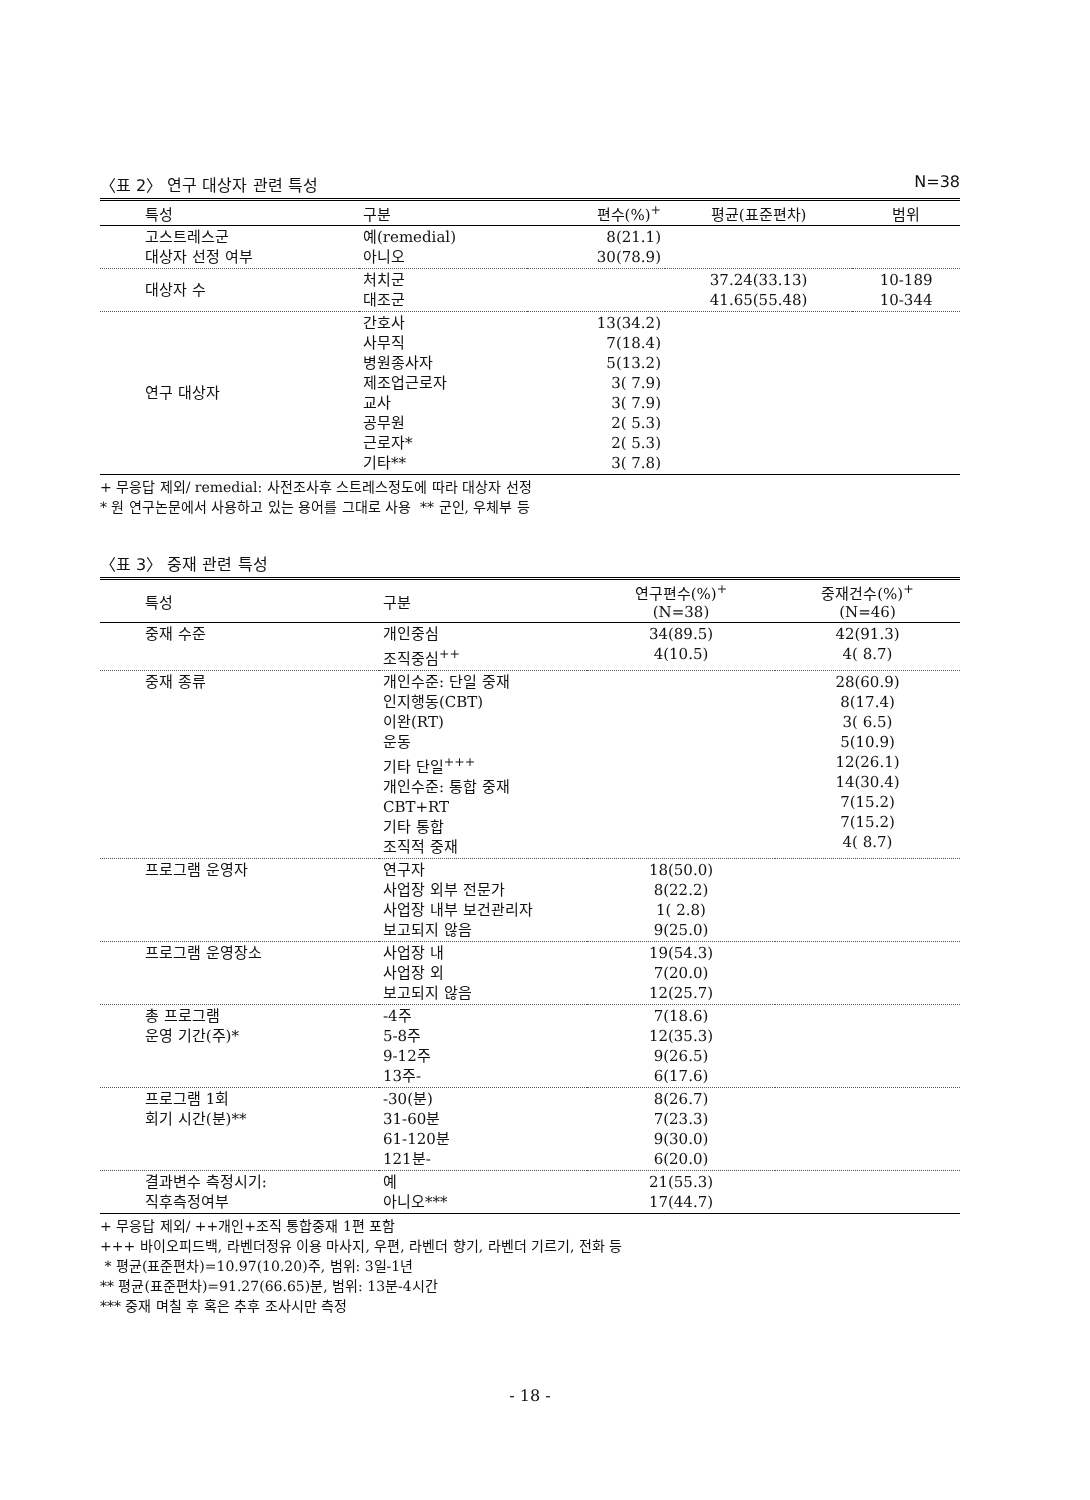〈표 2〉 연구 대상자 관련 특성 N=38
| 특성 | 구분 | 편수(%)<sup>+</sup> | 평균(표준편차) | 범위 |
| --- | --- | --- | --- | --- |
| 고스트레스군 대상자 선정 여부 | 예(remedial) 아니오 | 8(21.1) 30(78.9) | | |
| 대상자 수 | 처치군 대조군 | | 37.24(33.13) 41.65(55.48) | 10-189 10-344 |
| 연구 대상자 | 간호사 사무직 병원종사자 제조업근로자 교사 공무원 근로자* 기타** | 13(34.2) 7(18.4) 5(13.2) 3( 7.9) 3( 7.9) 2( 5.3) 2( 5.3) 3( 7.8) | | |
+ 무응답 제외/ remedial: 사전조사후 스트레스정도에 따라 대상자 선정
* 원 연구논문에서 사용하고 있는 용어를 그대로 사용 ** 군인, 우체부 등
〈표 3〉 중재 관련 특성
| 특성 | 구분 | 연구편수(%)<sup>+</sup> (N=38) | 중재건수(%)<sup>+</sup> (N=46) |
| --- | --- | --- | --- |
| 중재 수준 | 개인중심 조직중심<sup>++</sup> | 34(89.5) 4(10.5) | 42(91.3) 4( 8.7) |
| 중재 종류 | 개인수준: 단일 중재 인지행동(CBT) 이완(RT) 운동 기타 단일<sup>+++</sup> 개인수준: 통합 중재 CBT+RT 기타 통합 조직적 중재 | | 28(60.9) 8(17.4) 3( 6.5) 5(10.9) 12(26.1) 14(30.4) 7(15.2) 7(15.2) 4( 8.7) |
| 프로그램 운영자 | 연구자 사업장 외부 전문가 사업장 내부 보건관리자 보고되지 않음 | 18(50.0) 8(22.2) 1( 2.8) 9(25.0) | |
| 프로그램 운영장소 | 사업장 내 사업장 외 보고되지 않음 | 19(54.3) 7(20.0) 12(25.7) | |
| 총 프로그램 운영 기간(주)* | -4주 5-8주 9-12주 13주- | 7(18.6) 12(35.3) 9(26.5) 6(17.6) | |
| 프로그램 1회 회기 시간(분)** | -30(분) 31-60분 61-120분 121분- | 8(26.7) 7(23.3) 9(30.0) 6(20.0) | |
| 결과변수 측정시기: 직후측정여부 | 예 아니오*** | 21(55.3) 17(44.7) | |
+ 무응답 제외/ ++개인+조직 통합중재 1편 포함
+++ 바이오피드백, 라벤더정유 이용 마사지, 우편, 라벤더 향기, 라벤더 기르기, 전화 등
* 평균(표준편차)=10.97(10.20)주, 범위: 3일-1년
** 평균(표준편차)=91.27(66.65)분, 범위: 13분-4시간
*** 중재 며칠 후 혹은 추후 조사시만 측정
- 18 -